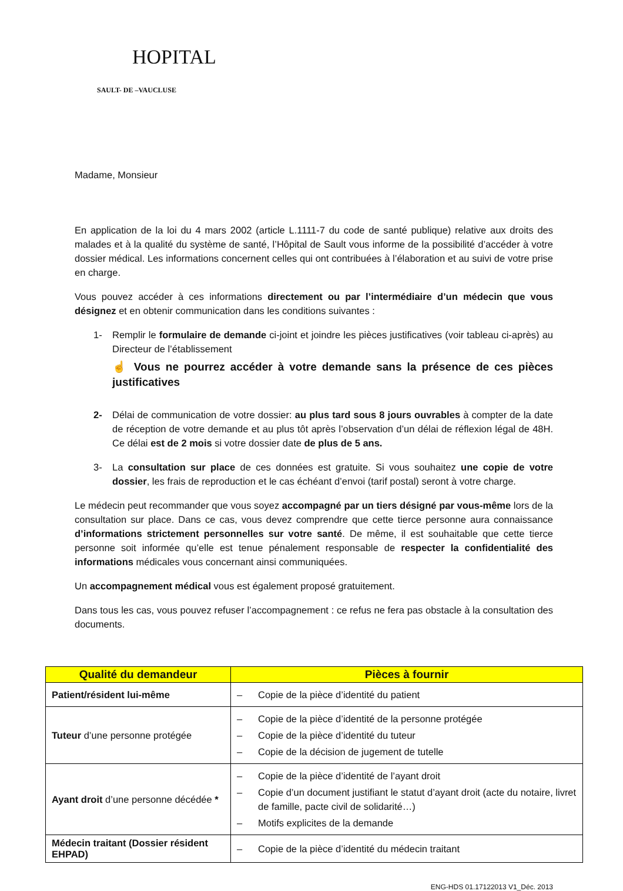HOPITAL
SAULT- DE –VAUCLUSE
Madame, Monsieur
En application de la loi du 4 mars 2002 (article L.1111-7 du code de santé publique) relative aux droits des malades et à la qualité du système de santé, l’Hôpital de Sault vous informe de la possibilité d’accéder à votre dossier médical. Les informations concernent celles qui ont contribuées à l’élaboration et au suivi de votre prise en charge.
Vous pouvez accéder à ces informations directement ou par l’intermédiaire d’un médecin que vous désignez et en obtenir communication dans les conditions suivantes :
1- Remplir le formulaire de demande ci-joint et joindre les pièces justificatives (voir tableau ci-après) au Directeur de l’établissement
☝ Vous ne pourrez accéder à votre demande sans la présence de ces pièces justificatives
2- Délai de communication de votre dossier: au plus tard sous 8 jours ouvrables à compter de la date de réception de votre demande et au plus tôt après l’observation d’un délai de réflexion légal de 48H. Ce délai est de 2 mois si votre dossier date de plus de 5 ans.
3- La consultation sur place de ces données est gratuite. Si vous souhaitez une copie de votre dossier, les frais de reproduction et le cas échéant d’envoi (tarif postal) seront à votre charge.
Le médecin peut recommander que vous soyez accompagné par un tiers désigné par vous-même lors de la consultation sur place. Dans ce cas, vous devez comprendre que cette tierce personne aura connaissance d’informations strictement personnelles sur votre santé. De même, il est souhaitable que cette tierce personne soit informée qu’elle est tenue pénalement responsable de respecter la confidentialité des informations médicales vous concernant ainsi communiquées.
Un accompagnement médical vous est également proposé gratuitement.
Dans tous les cas, vous pouvez refuser l’accompagnement : ce refus ne fera pas obstacle à la consultation des documents.
| Qualité du demandeur | Pièces à fournir |
| --- | --- |
| Patient/résident lui-même | – Copie de la pièce d’identité du patient |
| Tuteur d’une personne protégée | – Copie de la pièce d’identité de la personne protégée – Copie de la pièce d’identité du tuteur – Copie de la décision de jugement de tutelle |
| Ayant droit d’une personne décédée * | – Copie de la pièce d’identité de l’ayant droit – Copie d’un document justifiant le statut d’ayant droit (acte du notaire, livret de famille, pacte civil de solidarité…) – Motifs explicites de la demande |
| Médecin traitant (Dossier résident EHPAD) | – Copie de la pièce d’identité du médecin traitant |
ENG-HDS 01.17122013 V1_Déc. 2013